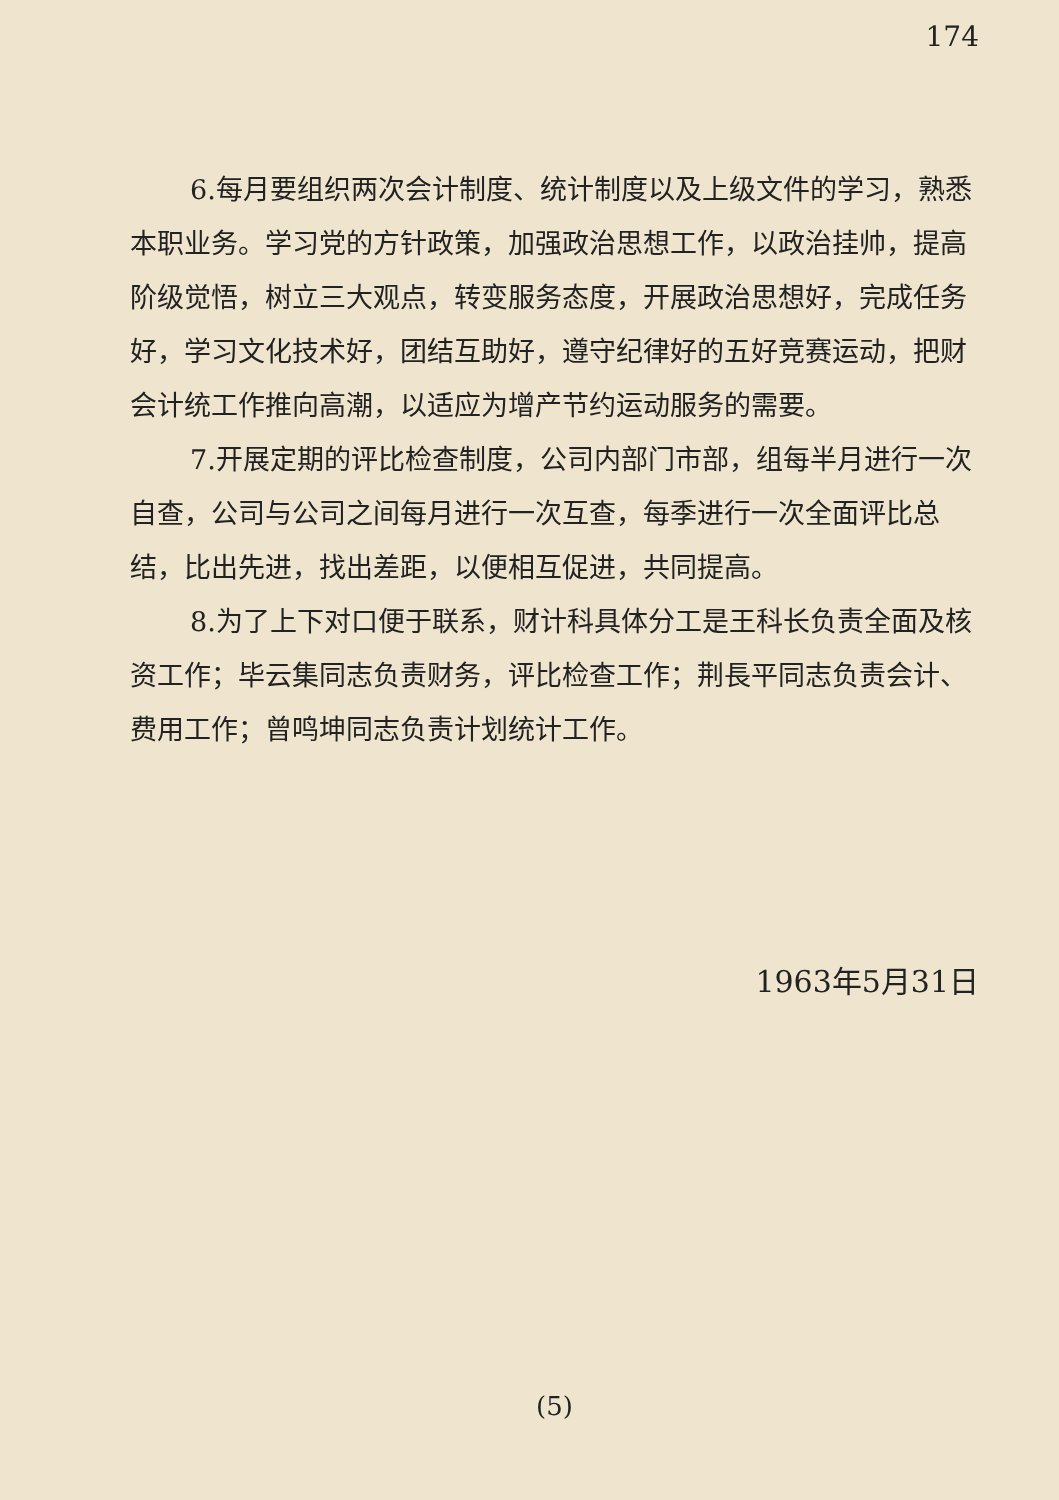174
6.每月要组织两次会计制度、统计制度以及上级文件的学习，熟悉本职业务。学习党的方针政策，加强政治思想工作，以政治挂帅，提高阶级觉悟，树立三大观点，转变服务态度，开展政治思想好，完成任务好，学习文化技术好，团结互助好，遵守纪律好的五好竞赛运动，把财会计统工作推向高潮，以适应为增产节约运动服务的需要。
7.开展定期的评比检查制度，公司内部门市部，组每半月进行一次自查，公司与公司之间每月进行一次互查，每季进行一次全面评比总结，比出先进，找出差距，以便相互促进，共同提高。
8.为了上下对口便于联系，财计科具体分工是王科长负责全面及核资工作；毕云集同志负责财务，评比检查工作；荆長平同志负责会计、费用工作；曾鸣坤同志负责计划统计工作。
1963年5月31日
(5)